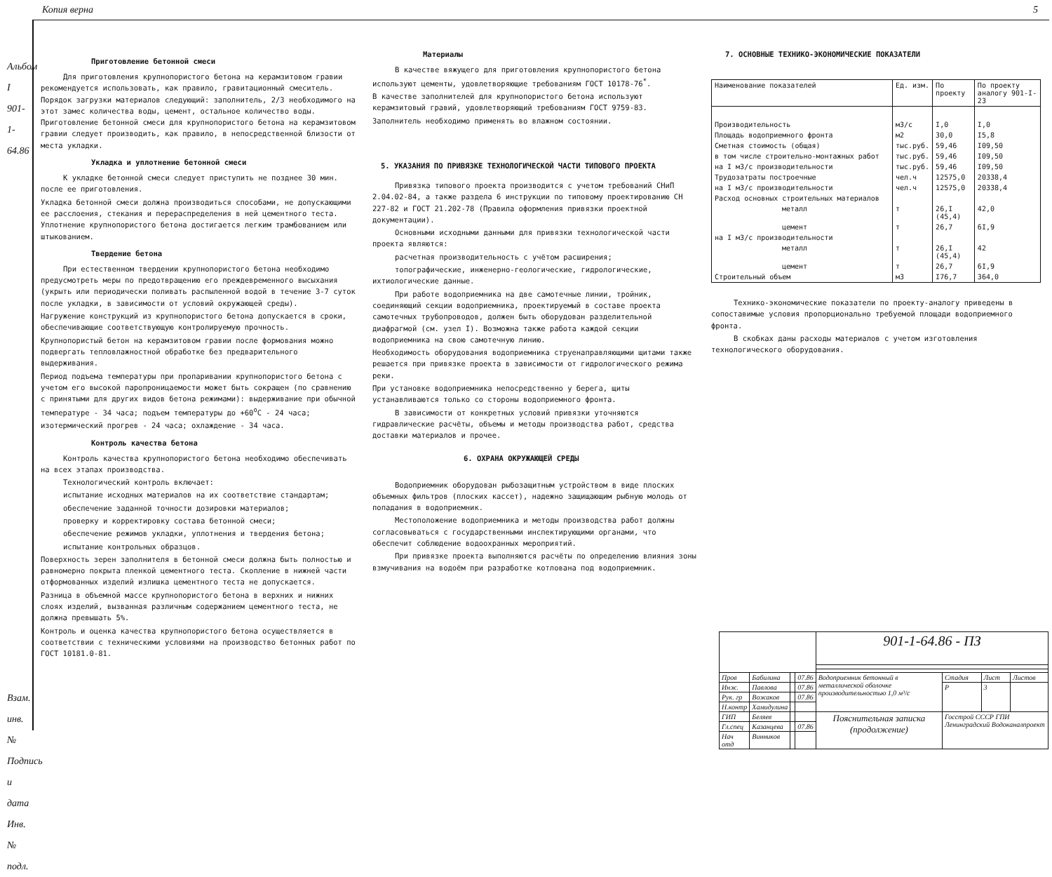Копия верна 5
Альбом I
901-1-64.86
Взам. инв. № Подпись и дата Инв. № подл.
Приготовление бетонной смеси
Для приготовления крупнопористого бетона на керамзитовом гравии рекомендуется использовать, как правило, гравитационный смеситель. Порядок загрузки материалов следующий: заполнитель, 2/3 необходимого на этот замес количества воды, цемент, остальное количество воды. Приготовление бетонной смеси для крупнопористого бетона на керамзитовом гравии следует производить, как правило, в непосредственной близости от места укладки.
Укладка и уплотнение бетонной смеси
К укладке бетонной смеси следует приступить не позднее 30 мин. после ее приготовления.
Укладка бетонной смеси должна производиться способами, не допускающими ее расслоения, стекания и перераспределения в ней цементного теста. Уплотнение крупнопористого бетона достигается легким трамбованием или штыкованием.
Твердение бетона
При естественном твердении крупнопористого бетона необходимо предусмотреть меры по предотвращению его преждевременного высыхания (укрыть или периодически поливать распыленной водой в течение 3-7 суток после укладки, в зависимости от условий окружающей среды).
Нагружение конструкций из крупнопористого бетона допускается в сроки, обеспечивающие соответствующую контролируемую прочность.
Крупнопористый бетон на керамзитовом гравии после формования можно подвергать тепловлажностной обработке без предварительного выдерживания.
Период подъема температуры при пропаривании крупнопористого бетона с учетом его высокой паропроницаемости может быть сокращен (по сравнению с принятыми для других видов бетона режимами): выдерживание при обычной температуре - 34 часа; подъем температуры до +60<sup>о</sup>С - 24 часа;
изотермический прогрев - 24 часа; охлаждение - 34 часа.
Контроль качества бетона
Контроль качества крупнопористого бетона необходимо обеспечивать на всех этапах производства.
Технологический контроль включает:
испытание исходных материалов на их соответствие стандартам;
обеспечение заданной точности дозировки материалов;
проверку и корректировку состава бетонной смеси;
обеспечение режимов укладки, уплотнения и твердения бетона;
испытание контрольных образцов.
Поверхность зерен заполнителя в бетонной смеси должна быть полностью и равномерно покрыта пленкой цементного теста. Скопление в нижней части отформованных изделий излишка цементного теста не допускается.
Разница в объемной массе крупнопористого бетона в верхних и нижних слоях изделий, вызванная различным содержанием цементного теста, не должна превышать 5%.
Контроль и оценка качества крупнопористого бетона осуществляется в соответствии с техническими условиями на производство бетонных работ по ГОСТ 10181.0-81.
Материалы
В качестве вяжущего для приготовления крупнопористого бетона используют цементы, удовлетворяющие требованиям ГОСТ 10178-76<sup>*</sup>.
В качестве заполнителей для крупнопористого бетона используют керамзитовый гравий, удовлетворяющий требованиям ГОСТ 9759-83.
Заполнитель необходимо применять во влажном состоянии.
5. УКАЗАНИЯ ПО ПРИВЯЗКЕ ТЕХНОЛОГИЧЕСКОЙ ЧАСТИ ТИПОВОГО ПРОЕКТА
Привязка типового проекта производится с учетом требований СНиП 2.04.02-84, а также раздела 6 инструкции по типовому проектированию СН 227-82 и ГОСТ 21.202-78 (Правила оформления привязки проектной документации).
Основными исходными данными для привязки технологической части проекта являются:
расчетная производительность с учётом расширения;
топографические, инженерно-геологические, гидрологические, ихтиологические данные.
При работе водоприемника на две самотечные линии, тройник, соединяющий секции водоприемника, проектируемый в составе проекта самотечных трубопроводов, должен быть оборудован разделительной диафрагмой (см. узел I). Возможна также работа каждой секции водоприемника на свою самотечную линию.
Необходимость оборудования водоприемника струенаправляющими щитами также решается при привязке проекта в зависимости от гидрологического режима реки.
При установке водоприемника непосредственно у берега, щиты устанавливаются только со стороны водоприемного фронта.
В зависимости от конкретных условий привязки уточняются гидравлические расчёты, объемы и методы производства работ, средства доставки материалов и прочее.
6. ОХРАНА ОКРУЖАЮЩЕЙ СРЕДЫ
Водоприемник оборудован рыбозащитным устройством в виде плоских объемных фильтров (плоских кассет), надежно защищающим рыбную молодь от попадания в водоприемник.
Местоположение водоприемника и методы производства работ должны согласовываться с государственными инспектирующими органами, что обеспечит соблюдение водоохранных мероприятий.
При привязке проекта выполняются расчёты по определению влияния зоны взмучивания на водоём при разработке котлована под водоприемник.
7. ОСНОВНЫЕ ТЕХНИКО-ЭКОНОМИЧЕСКИЕ ПОКАЗАТЕЛИ
| Наименование показателей | Ед. изм. | По проекту | По проекту аналогу 901-I-23 |
| --- | --- | --- | --- |
| Производительность | м3/с | I,0 | I,0 |
| Площадь водоприемного фронта | м2 | 30,0 | I5,8 |
| Сметная стоимость (общая) | тыс.руб. | 59,46 | I09,50 |
| в том числе строительно-монтажных работ | тыс.руб. | 59,46 | I09,50 |
| на I м3/с производительности | тыс.руб. | 59,46 | I09,50 |
| Трудозатраты построечные | чел.ч | 12575,0 | 20338,4 |
| на I м3/с производительности | чел.ч | 12575,0 | 20338,4 |
| Расход основных строительных материалов | | | |
| металл | т | 26,I (45,4) | 42,0 |
| цемент | т | 26,7 | 6I,9 |
| на I м3/с производительности | | | |
| металл | т | 26,I (45,4) | 42 |
| цемент | т | 26,7 | 6I,9 |
| Строительный объем | м3 | I76,7 | 364,0 |
Технико-экономические показатели по проекту-аналогу приведены в сопоставимые условия пропорционально требуемой площади водоприемного фронта.
В скобках даны расходы материалов с учетом изготовления технологического оборудования.
| | | | | 901-1-64.86 - ПЗ | | | |
| Пров | Бабилина | | 07.86 | Водоприемник бетонный в металлической оболочке производительностью 1,0 м³/с | Стадия | Лист | Листов |
| Инж. | Павлова | | 07.86 | | Р | 3 | |
| Рук. гр | Вожаков | | 07.86 | | | | |
| Н.контр | Хамидулина | | | | | | |
| ГИП | Беляев | | | Пояснительная записка (продолжение) | Госстрой СССР ГПИ Ленинградский Водоканалпроект | | |
| Гл.спец | Казанцева | | 07.86 | | | | |
| Нач отд | Винников | | | | | | |